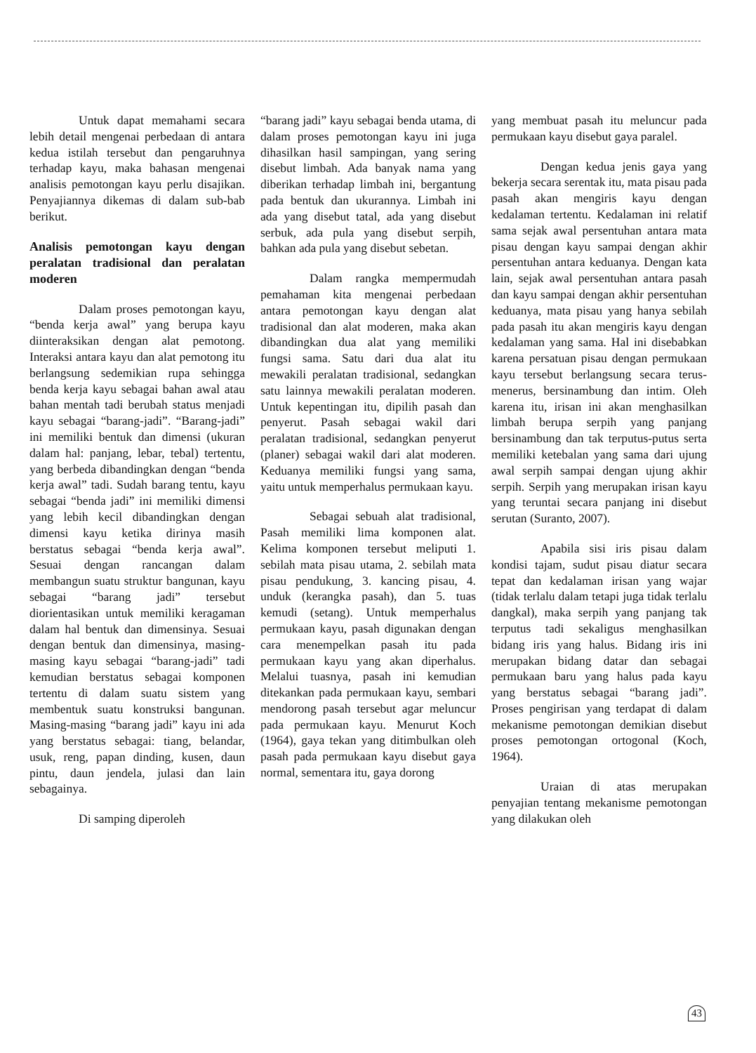Untuk dapat memahami secara lebih detail mengenai perbedaan di antara kedua istilah tersebut dan pengaruhnya terhadap kayu, maka bahasan mengenai analisis pemotongan kayu perlu disajikan. Penyajiannya dikemas di dalam sub-bab berikut.
Analisis pemotongan kayu dengan peralatan tradisional dan peralatan moderen
Dalam proses pemotongan kayu, “benda kerja awal” yang berupa kayu diinteraksikan dengan alat pemotong. Interaksi antara kayu dan alat pemotong itu berlangsung sedemikian rupa sehingga benda kerja kayu sebagai bahan awal atau bahan mentah tadi berubah status menjadi kayu sebagai “barang-jadi”. “Barang-jadi” ini memiliki bentuk dan dimensi (ukuran dalam hal: panjang, lebar, tebal) tertentu, yang berbeda dibandingkan dengan “benda kerja awal” tadi. Sudah barang tentu, kayu sebagai “benda jadi” ini memiliki dimensi yang lebih kecil dibandingkan dengan dimensi kayu ketika dirinya masih berstatus sebagai “benda kerja awal”. Sesuai dengan rancangan dalam membangun suatu struktur bangunan, kayu sebagai “barang jadi” tersebut diorientasikan untuk memiliki keragaman dalam hal bentuk dan dimensinya. Sesuai dengan bentuk dan dimensinya, masing-masing kayu sebagai “barang-jadi” tadi kemudian berstatus sebagai komponen tertentu di dalam suatu sistem yang membentuk suatu konstruksi bangunan. Masing-masing “barang jadi” kayu ini ada yang berstatus sebagai: tiang, belandar, usuk, reng, papan dinding, kusen, daun pintu, daun jendela, julasi dan lain sebagainya.
Di samping diperoleh
“barang jadi” kayu sebagai benda utama, di dalam proses pemotongan kayu ini juga dihasilkan hasil sampingan, yang sering disebut limbah. Ada banyak nama yang diberikan terhadap limbah ini, bergantung pada bentuk dan ukurannya. Limbah ini ada yang disebut tatal, ada yang disebut serbuk, ada pula yang disebut serpih, bahkan ada pula yang disebut sebetan.
Dalam rangka mempermudah pemahaman kita mengenai perbedaan antara pemotongan kayu dengan alat tradisional dan alat moderen, maka akan dibandingkan dua alat yang memiliki fungsi sama. Satu dari dua alat itu mewakili peralatan tradisional, sedangkan satu lainnya mewakili peralatan moderen. Untuk kepentingan itu, dipilih pasah dan penyerut. Pasah sebagai wakil dari peralatan tradisional, sedangkan penyerut (planer) sebagai wakil dari alat moderen. Keduanya memiliki fungsi yang sama, yaitu untuk memperhalus permukaan kayu.
Sebagai sebuah alat tradisional, Pasah memiliki lima komponen alat. Kelima komponen tersebut meliputi 1. sebilah mata pisau utama, 2. sebilah mata pisau pendukung, 3. kancing pisau, 4. unduk (kerangka pasah), dan 5. tuas kemudi (setang). Untuk memperhalus permukaan kayu, pasah digunakan dengan cara menempelkan pasah itu pada permukaan kayu yang akan diperhalus. Melalui tuasnya, pasah ini kemudian ditekankan pada permukaan kayu, sembari mendorong pasah tersebut agar meluncur pada permukaan kayu. Menurut Koch (1964), gaya tekan yang ditimbulkan oleh pasah pada permukaan kayu disebut gaya normal, sementara itu, gaya dorong
yang membuat pasah itu meluncur pada permukaan kayu disebut gaya paralel.
Dengan kedua jenis gaya yang bekerja secara serentak itu, mata pisau pada pasah akan mengiris kayu dengan kedalaman tertentu. Kedalaman ini relatif sama sejak awal persentuhan antara mata pisau dengan kayu sampai dengan akhir persentuhan antara keduanya. Dengan kata lain, sejak awal persentuhan antara pasah dan kayu sampai dengan akhir persentuhan keduanya, mata pisau yang hanya sebilah pada pasah itu akan mengiris kayu dengan kedalaman yang sama. Hal ini disebabkan karena persatuan pisau dengan permukaan kayu tersebut berlangsung secara terus-menerus, bersinambung dan intim. Oleh karena itu, irisan ini akan menghasilkan limbah berupa serpih yang panjang bersinambung dan tak terputus-putus serta memiliki ketebalan yang sama dari ujung awal serpih sampai dengan ujung akhir serpih. Serpih yang merupakan irisan kayu yang teruntai secara panjang ini disebut serutan (Suranto, 2007).
Apabila sisi iris pisau dalam kondisi tajam, sudut pisau diatur secara tepat dan kedalaman irisan yang wajar (tidak terlalu dalam tetapi juga tidak terlalu dangkal), maka serpih yang panjang tak terputus tadi sekaligus menghasilkan bidang iris yang halus. Bidang iris ini merupakan bidang datar dan sebagai permukaan baru yang halus pada kayu yang berstatus sebagai “barang jadi”. Proses pengirisan yang terdapat di dalam mekanisme pemotongan demikian disebut proses pemotongan ortogonal (Koch, 1964).
Uraian di atas merupakan penyajian tentang mekanisme pemotongan yang dilakukan oleh
43